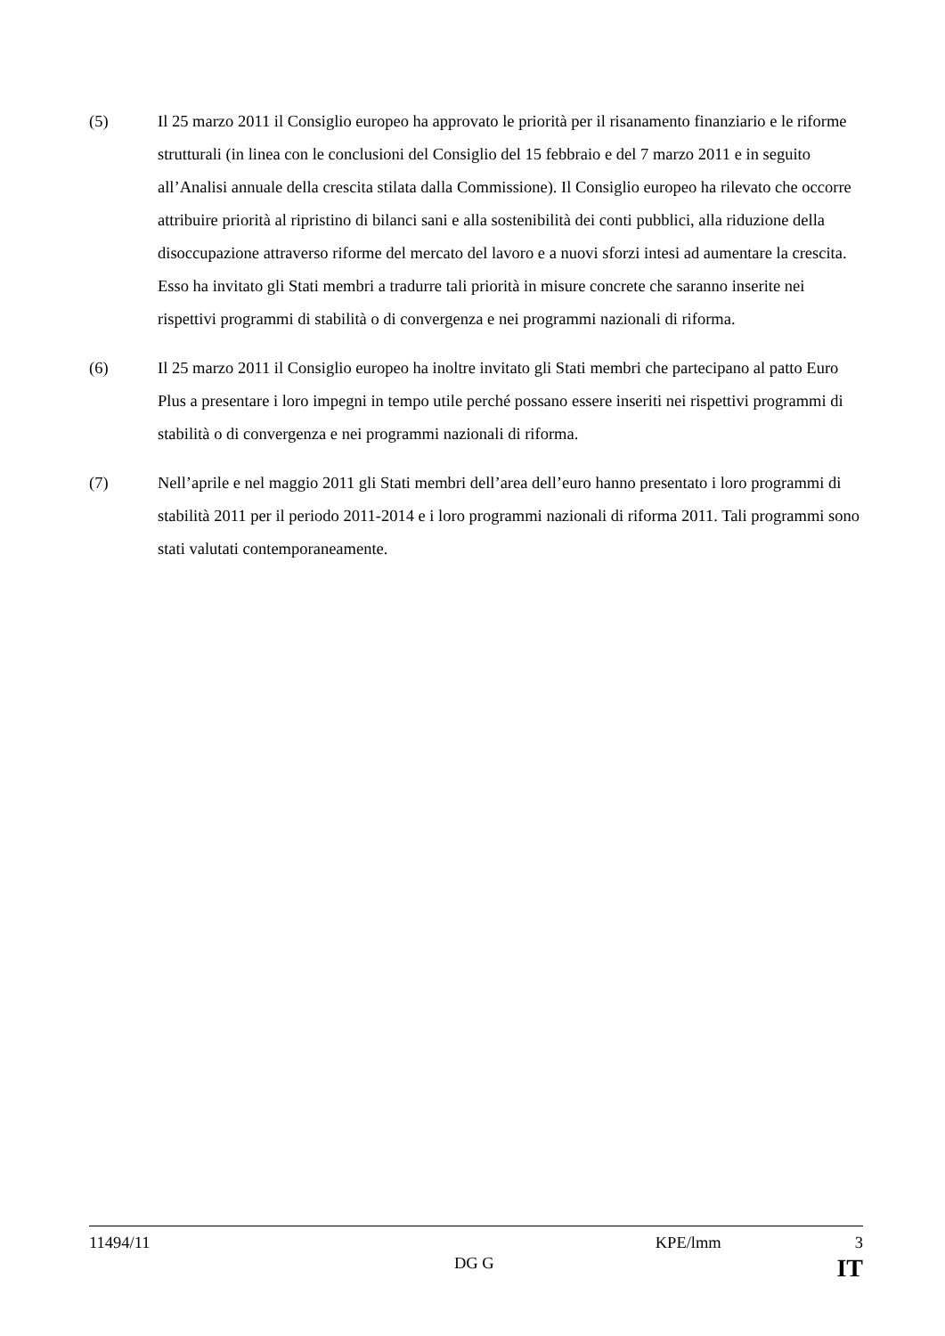(5) Il 25 marzo 2011 il Consiglio europeo ha approvato le priorità per il risanamento finanziario e le riforme strutturali (in linea con le conclusioni del Consiglio del 15 febbraio e del 7 marzo 2011 e in seguito all’Analisi annuale della crescita stilata dalla Commissione). Il Consiglio europeo ha rilevato che occorre attribuire priorità al ripristino di bilanci sani e alla sostenibilità dei conti pubblici, alla riduzione della disoccupazione attraverso riforme del mercato del lavoro e a nuovi sforzi intesi ad aumentare la crescita. Esso ha invitato gli Stati membri a tradurre tali priorità in misure concrete che saranno inserite nei rispettivi programmi di stabilità o di convergenza e nei programmi nazionali di riforma.
(6) Il 25 marzo 2011 il Consiglio europeo ha inoltre invitato gli Stati membri che partecipano al patto Euro Plus a presentare i loro impegni in tempo utile perché possano essere inseriti nei rispettivi programmi di stabilità o di convergenza e nei programmi nazionali di riforma.
(7) Nell’aprile e nel maggio 2011 gli Stati membri dell’area dell’euro hanno presentato i loro programmi di stabilità 2011 per il periodo 2011-2014 e i loro programmi nazionali di riforma 2011. Tali programmi sono stati valutati contemporaneamente.
11494/11 KPE/lmm 3
DG G IT